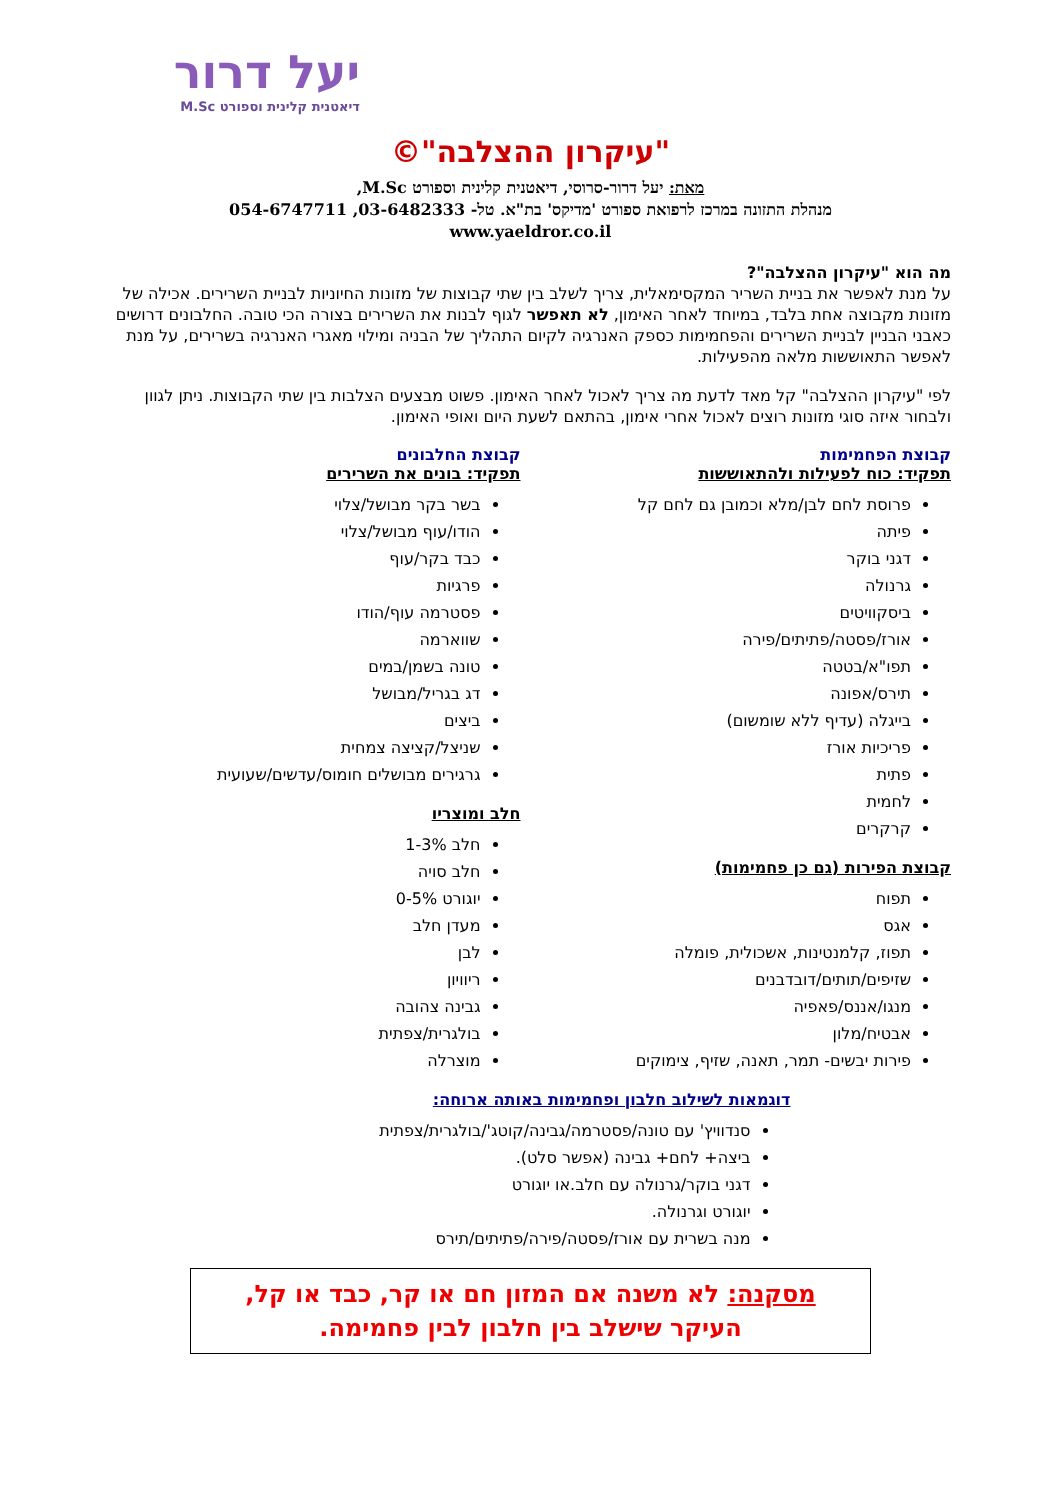יעל דרור
דיאטנית קלינית וספורט M.Sc
"עיקרון ההצלבה"©
מאת: יעל דרור-סרוסי, דיאטנית קלינית וספורט M.Sc,
מנהלת התזונה במרכז לרפואת ספורט 'מדיקס' בת"א. טל- 03-6482333, 054-6747711
www.yaeldror.co.il
מה הוא "עיקרון ההצלבה"?
על מנת לאפשר את בניית השריר המקסימאלית, צריך לשלב בין שתי קבוצות של מזונות החיוניות לבניית השרירים. אכילה של מזונות מקבוצה אחת בלבד, במיוחד לאחר האימון, לא תאפשר לגוף לבנות את השרירים בצורה הכי טובה. החלבונים דרושים כאבני הבניין לבניית השרירים והפחמימות כספק האנרגיה לקיום התהליך של הבניה ומילוי מאגרי האנרגיה בשרירים, על מנת לאפשר התאוששות מלאה מהפעילות.
לפי "עיקרון ההצלבה" קל מאד לדעת מה צריך לאכול לאחר האימון. פשוט מבצעים הצלבות בין שתי הקבוצות. ניתן לגוון ולבחור איזה סוגי מזונות רוצים לאכול אחרי אימון, בהתאם לשעת היום ואופי האימון.
קבוצת הפחמימות
תפקיד: כוח לפעילות ולהתאוששות
פרוסת לחם לבן/מלא וכמובן גם לחם קל
פיתה
דגני בוקר
גרנולה
ביסקוויטים
אורז/פסטה/פתיתים/פירה
תפו"א/בטטה
תירס/אפונה
בייגלה (עדיף ללא שומשום)
פריכיות אורז
פתית
לחמית
קרקרים
קבוצת הפירות (גם כן פחמימות)
תפוח
אגס
תפוז, קלמנטינות, אשכולית, פומלה
שזיפים/תותים/דובדבנים
מנגו/אננס/פאפיה
אבטיח/מלון
פירות יבשים- תמר, תאנה, שזיף, צימוקים
קבוצת החלבונים
תפקיד: בונים את השרירים
בשר בקר מבושל/צלוי
הודו/עוף מבושל/צלוי
כבד בקר/עוף
פרגיות
פסטרמה עוף/הודו
שווארמה
טונה בשמן/במים
דג בגריל/מבושל
ביצים
שניצל/קציצה צמחית
גרגירים מבושלים חומוס/עדשים/שעועית
חלב ומוצריו
חלב 1-3%
חלב סויה
יוגורט 0-5%
מעדן חלב
לבן
ריוויון
גבינה צהובה
בולגרית/צפתית
מוצרלה
דוגמאות לשילוב חלבון ופחמימות באותה ארוחה:
סנדוויץ' עם טונה/פסטרמה/גבינה/קוטג'/בולגרית/צפתית
ביצה+ לחם+ גבינה (אפשר סלט).
דגני בוקר/גרנולה עם חלב.או יוגורט
יוגורט וגרנולה.
מנה בשרית עם אורז/פסטה/פירה/פתיתים/תירס
מסקנה: לא משנה אם המזון חם או קר, כבד או קל,
העיקר שישלב בין חלבון לבין פחמימה.